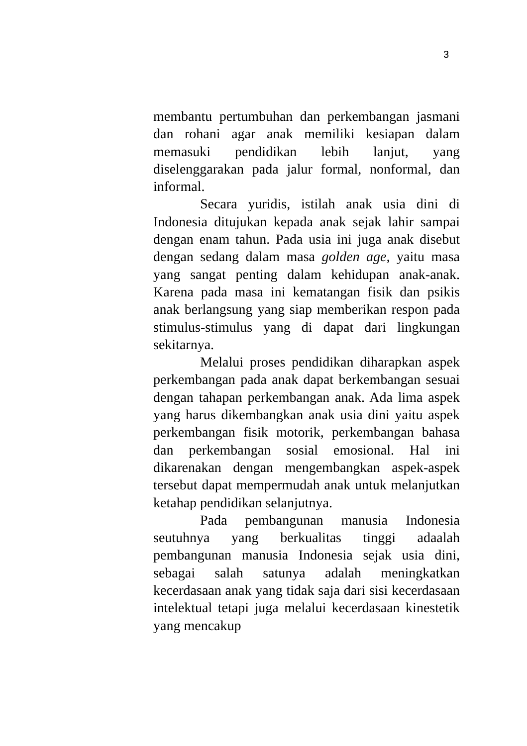3
membantu pertumbuhan dan perkembangan jasmani dan rohani agar anak memiliki kesiapan dalam memasuki pendidikan lebih lanjut, yang diselenggarakan pada jalur formal, nonformal, dan informal.
Secara yuridis, istilah anak usia dini di Indonesia ditujukan kepada anak sejak lahir sampai dengan enam tahun. Pada usia ini juga anak disebut dengan sedang dalam masa golden age, yaitu masa yang sangat penting dalam kehidupan anak-anak. Karena pada masa ini kematangan fisik dan psikis anak berlangsung yang siap memberikan respon pada stimulus-stimulus yang di dapat dari lingkungan sekitarnya.
Melalui proses pendidikan diharapkan aspek perkembangan pada anak dapat berkembangan sesuai dengan tahapan perkembangan anak. Ada lima aspek yang harus dikembangkan anak usia dini yaitu aspek perkembangan fisik motorik, perkembangan bahasa dan perkembangan sosial emosional. Hal ini dikarenakan dengan mengembangkan aspek-aspek tersebut dapat mempermudah anak untuk melanjutkan ketahap pendidikan selanjutnya.
Pada pembangunan manusia Indonesia seutuhnya yang berkualitas tinggi adaalah pembangunan manusia Indonesia sejak usia dini, sebagai salah satunya adalah meningkatkan kecerdasaan anak yang tidak saja dari sisi kecerdasaan intelektual tetapi juga melalui kecerdasaan kinestetik yang mencakup